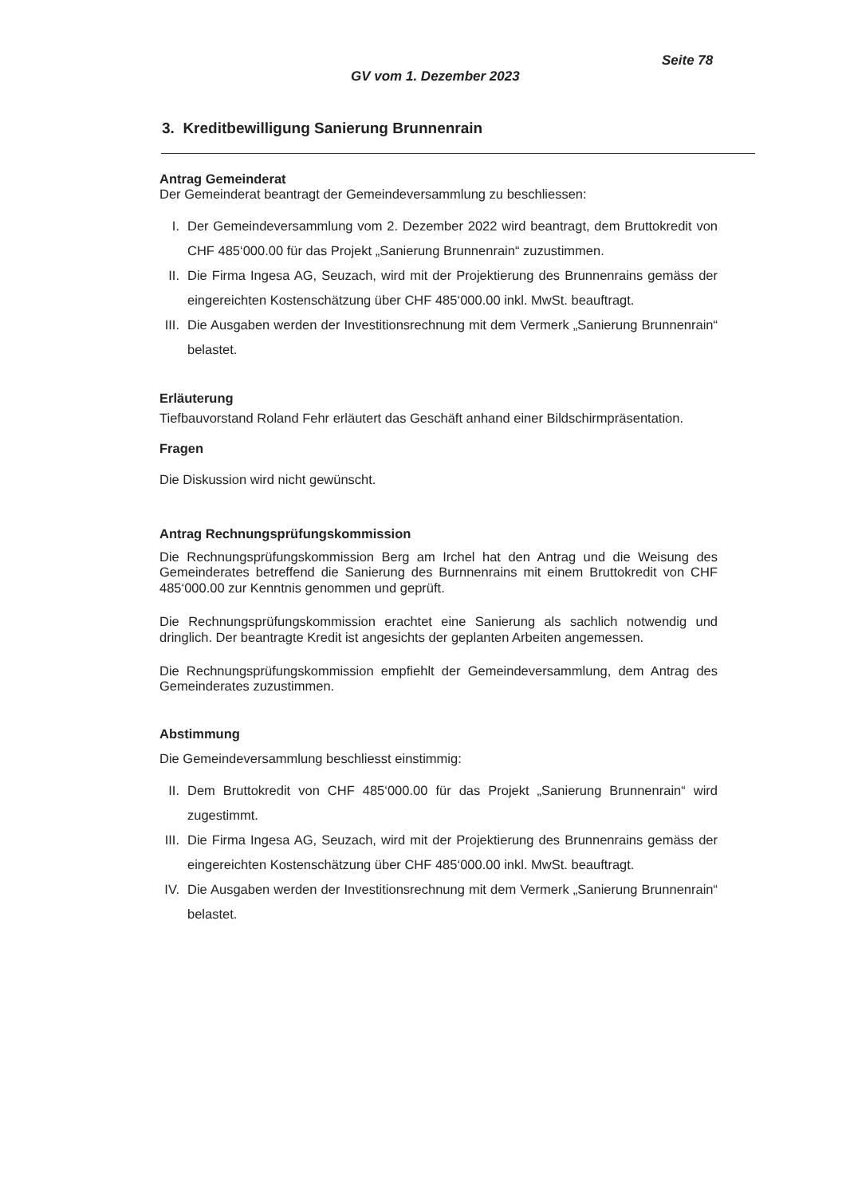Seite 78
GV vom 1. Dezember 2023
3. Kreditbewilligung Sanierung Brunnenrain
Antrag Gemeinderat
Der Gemeinderat beantragt der Gemeindeversammlung zu beschliessen:
I. Der Gemeindeversammlung vom 2. Dezember 2022 wird beantragt, dem Bruttokredit von CHF 485‘000.00 für das Projekt „Sanierung Brunnenrain“ zuzustimmen.
II. Die Firma Ingesa AG, Seuzach, wird mit der Projektierung des Brunnenrains gemäss der eingereichten Kostenschätzung über CHF 485‘000.00 inkl. MwSt. beauftragt.
III. Die Ausgaben werden der Investitionsrechnung mit dem Vermerk „Sanierung Brunnenrain“ belastet.
Erläuterung
Tiefbauvorstand Roland Fehr erläutert das Geschäft anhand einer Bildschirmpräsentation.
Fragen
Die Diskussion wird nicht gewünscht.
Antrag Rechnungsprüfungskommission
Die Rechnungsprüfungskommission Berg am Irchel hat den Antrag und die Weisung des Gemeinderates betreffend die Sanierung des Burnnenrains mit einem Bruttokredit von CHF 485‘000.00 zur Kenntnis genommen und geprüft.
Die Rechnungsprüfungskommission erachtet eine Sanierung als sachlich notwendig und dringlich. Der beantragte Kredit ist angesichts der geplanten Arbeiten angemessen.
Die Rechnungsprüfungskommission empfiehlt der Gemeindeversammlung, dem Antrag des Gemeinderates zuzustimmen.
Abstimmung
Die Gemeindeversammlung beschliesst einstimmig:
II. Dem Bruttokredit von CHF 485‘000.00 für das Projekt „Sanierung Brunnenrain“ wird zugestimmt.
III. Die Firma Ingesa AG, Seuzach, wird mit der Projektierung des Brunnenrains gemäss der eingereichten Kostenschätzung über CHF 485‘000.00 inkl. MwSt. beauftragt.
IV. Die Ausgaben werden der Investitionsrechnung mit dem Vermerk „Sanierung Brunnenrain“ belastet.